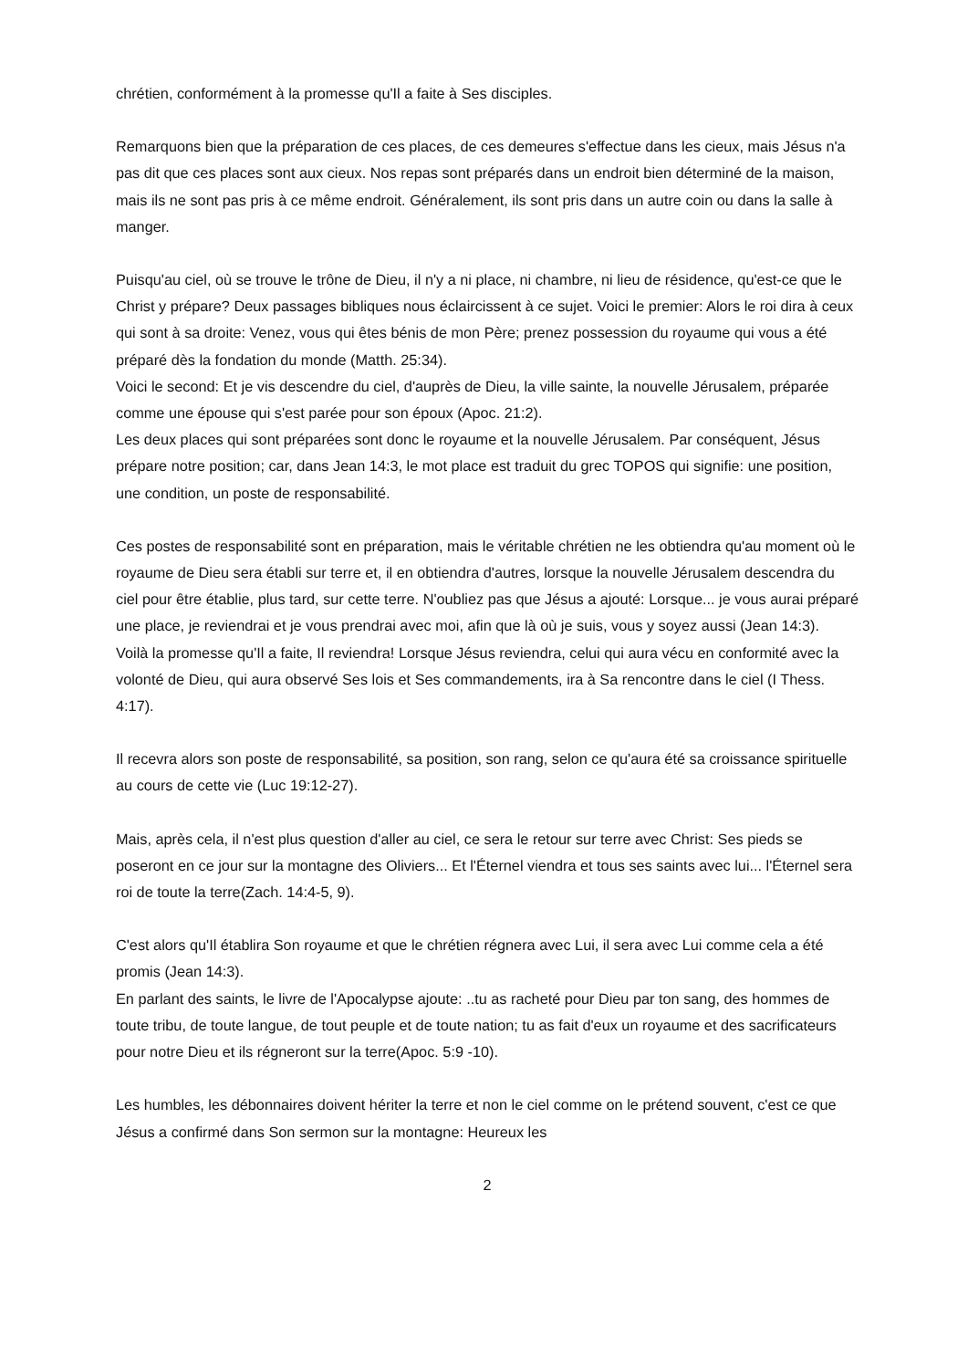chrétien, conformément à la promesse qu'Il a faite à Ses disciples.
Remarquons bien que la préparation de ces places, de ces demeures s'effectue dans les cieux, mais Jésus n'a pas dit que ces places sont aux cieux. Nos repas sont préparés dans un endroit bien déterminé de la maison, mais ils ne sont pas pris à ce même endroit. Généralement, ils sont pris dans un autre coin ou dans la salle à manger.
Puisqu'au ciel, où se trouve le trône de Dieu, il n'y a ni place, ni chambre, ni lieu de résidence, qu'est-ce que le Christ y prépare? Deux passages bibliques nous éclaircissent à ce sujet. Voici le premier: Alors le roi dira à ceux qui sont à sa droite: Venez, vous qui êtes bénis de mon Père; prenez possession du royaume qui vous a été préparé dès la fondation du monde (Matth. 25:34).
Voici le second: Et je vis descendre du ciel, d'auprès de Dieu, la ville sainte, la nouvelle Jérusalem, préparée comme une épouse qui s'est parée pour son époux (Apoc. 21:2).
Les deux places qui sont préparées sont donc le royaume et la nouvelle Jérusalem. Par conséquent, Jésus prépare notre position; car, dans Jean 14:3, le mot place est traduit du grec TOPOS qui signifie: une position, une condition, un poste de responsabilité.
Ces postes de responsabilité sont en préparation, mais le véritable chrétien ne les obtiendra qu'au moment où le royaume de Dieu sera établi sur terre et, il en obtiendra d'autres, lorsque la nouvelle Jérusalem descendra du ciel pour être établie, plus tard, sur cette terre. N'oubliez pas que Jésus a ajouté: Lorsque... je vous aurai préparé une place, je reviendrai et je vous prendrai avec moi, afin que là où je suis, vous y soyez aussi (Jean 14:3).
Voilà la promesse qu'Il a faite, Il reviendra! Lorsque Jésus reviendra, celui qui aura vécu en conformité avec la volonté de Dieu, qui aura observé Ses lois et Ses commandements, ira à Sa rencontre dans le ciel (I Thess. 4:17).
Il recevra alors son poste de responsabilité, sa position, son rang, selon ce qu'aura été sa croissance spirituelle au cours de cette vie (Luc 19:12-27).
Mais, après cela, il n'est plus question d'aller au ciel, ce sera le retour sur terre avec Christ: Ses pieds se poseront en ce jour sur la montagne des Oliviers... Et l'Éternel viendra et tous ses saints avec lui... l'Éternel sera roi de toute la terre(Zach. 14:4-5, 9).
C'est alors qu'Il établira Son royaume et que le chrétien régnera avec Lui, il sera avec Lui comme cela a été promis (Jean 14:3).
En parlant des saints, le livre de l'Apocalypse ajoute: ..tu as racheté pour Dieu par ton sang, des hommes de toute tribu, de toute langue, de tout peuple et de toute nation; tu as fait d'eux un royaume et des sacrificateurs pour notre Dieu et ils régneront sur la terre(Apoc. 5:9 -10).
Les humbles, les débonnaires doivent hériter la terre et non le ciel comme on le prétend souvent, c'est ce que Jésus a confirmé dans Son sermon sur la montagne: Heureux les
2